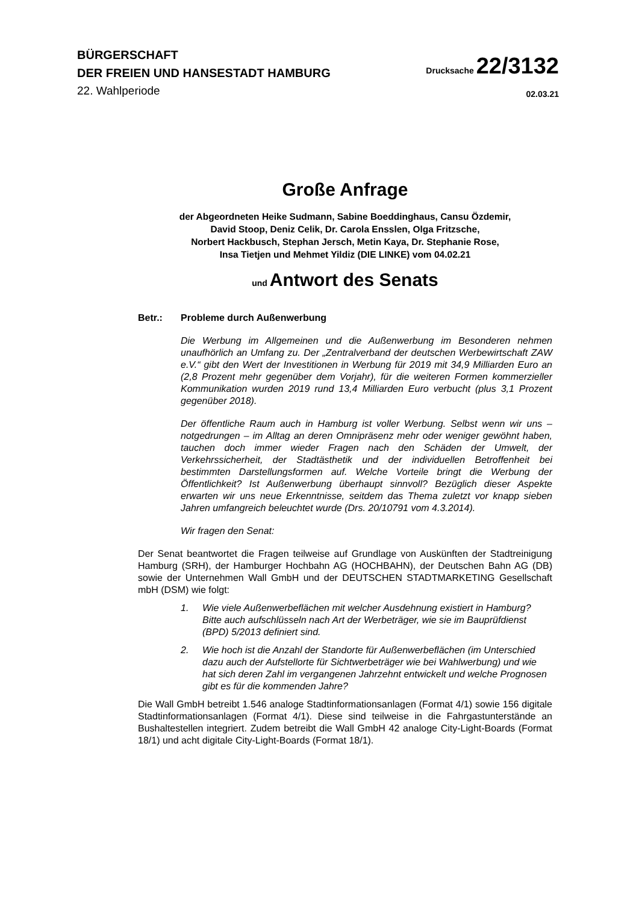BÜRGERSCHAFT
DER FREIEN UND HANSESTADT HAMBURG
22. Wahlperiode
Drucksache 22/3132
02.03.21
Große Anfrage
der Abgeordneten Heike Sudmann, Sabine Boeddinghaus, Cansu Özdemir,
David Stoop, Deniz Celik, Dr. Carola Ensslen, Olga Fritzsche,
Norbert Hackbusch, Stephan Jersch, Metin Kaya, Dr. Stephanie Rose,
Insa Tietjen und Mehmet Yildiz (DIE LINKE) vom 04.02.21
und Antwort des Senats
Betr.: Probleme durch Außenwerbung
Die Werbung im Allgemeinen und die Außenwerbung im Besonderen nehmen unaufhörlich an Umfang zu. Der „Zentralverband der deutschen Werbewirtschaft ZAW e.V.“ gibt den Wert der Investitionen in Werbung für 2019 mit 34,9 Milliarden Euro an (2,8 Prozent mehr gegenüber dem Vorjahr), für die weiteren Formen kommerzieller Kommunikation wurden 2019 rund 13,4 Milliarden Euro verbucht (plus 3,1 Prozent gegenüber 2018).
Der öffentliche Raum auch in Hamburg ist voller Werbung. Selbst wenn wir uns – notgedrungen – im Alltag an deren Omnipräsenz mehr oder weniger gewöhnt haben, tauchen doch immer wieder Fragen nach den Schäden der Umwelt, der Verkehrssicherheit, der Stadtästhetik und der individuellen Betroffenheit bei bestimmten Darstellungsformen auf. Welche Vorteile bringt die Werbung der Öffentlichkeit? Ist Außenwerbung überhaupt sinnvoll? Bezüglich dieser Aspekte erwarten wir uns neue Erkenntnisse, seitdem das Thema zuletzt vor knapp sieben Jahren umfangreich beleuchtet wurde (Drs. 20/10791 vom 4.3.2014).
Wir fragen den Senat:
Der Senat beantwortet die Fragen teilweise auf Grundlage von Auskünften der Stadtreinigung Hamburg (SRH), der Hamburger Hochbahn AG (HOCHBAHN), der Deutschen Bahn AG (DB) sowie der Unternehmen Wall GmbH und der DEUTSCHEN STADTMARKETING Gesellschaft mbH (DSM) wie folgt:
1. Wie viele Außenwerbeflächen mit welcher Ausdehnung existiert in Hamburg? Bitte auch aufschlüsseln nach Art der Werbeträger, wie sie im Bauprüfdienst (BPD) 5/2013 definiert sind.
2. Wie hoch ist die Anzahl der Standorte für Außenwerbeflächen (im Unterschied dazu auch der Aufstellorte für Sichtwerbeträger wie bei Wahlwerbung) und wie hat sich deren Zahl im vergangenen Jahrzehnt entwickelt und welche Prognosen gibt es für die kommenden Jahre?
Die Wall GmbH betreibt 1.546 analoge Stadtinformationsanlagen (Format 4/1) sowie 156 digitale Stadtinformationsanlagen (Format 4/1). Diese sind teilweise in die Fahrgastunterstände an Bushaltestellen integriert. Zudem betreibt die Wall GmbH 42 analoge City-Light-Boards (Format 18/1) und acht digitale City-Light-Boards (Format 18/1).